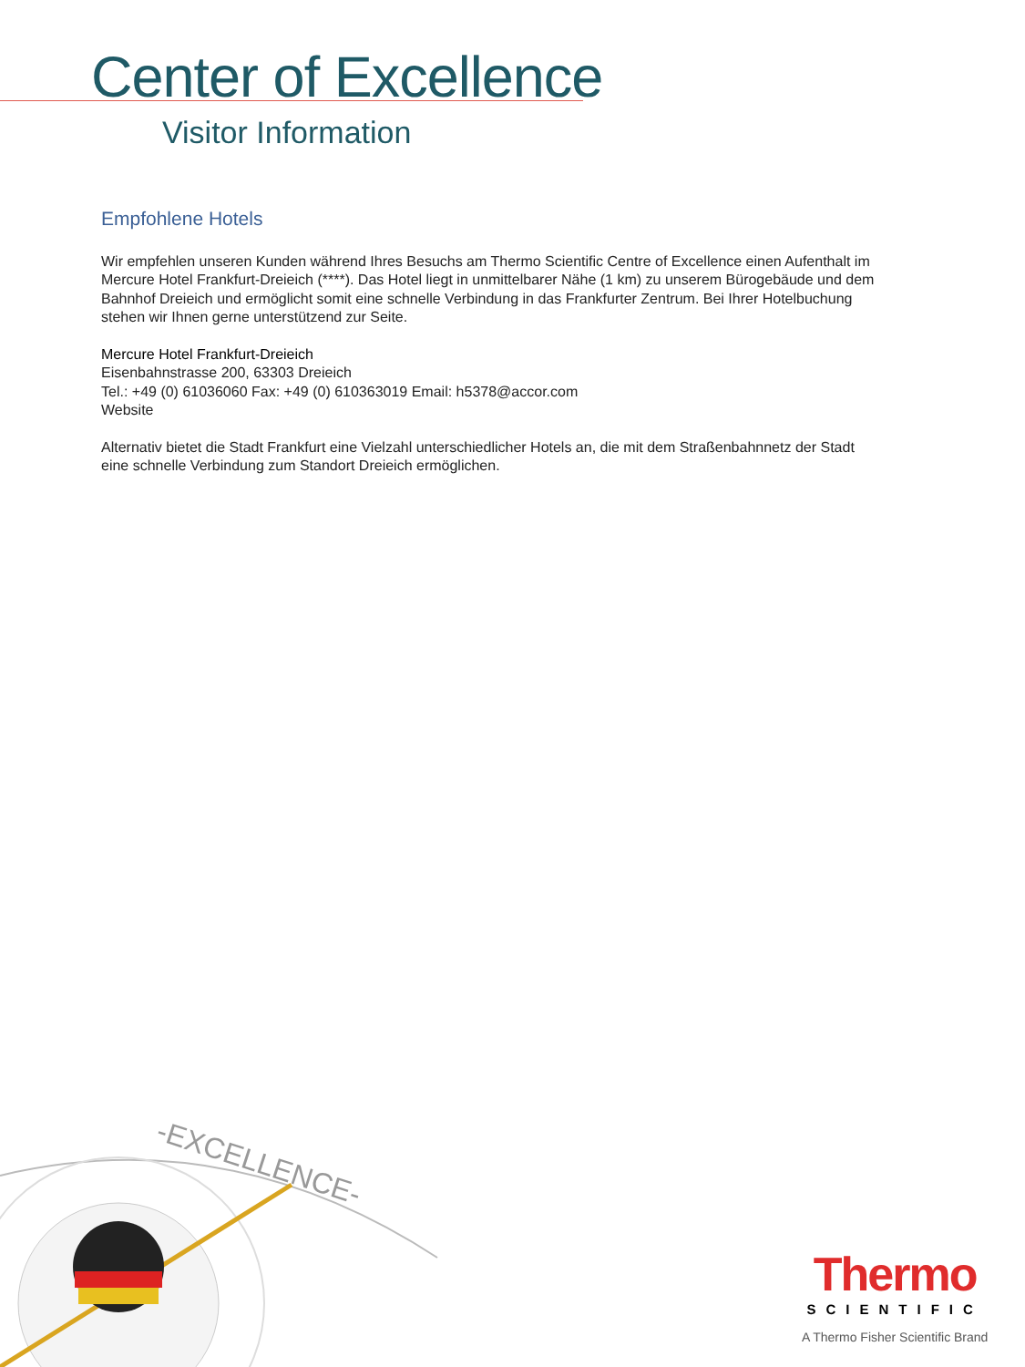Center of Excellence
Visitor Information
Empfohlene Hotels
Wir empfehlen unseren Kunden während Ihres Besuchs am Thermo Scientific Centre of Excellence einen Aufenthalt im Mercure Hotel Frankfurt-Dreieich (****). Das Hotel liegt in unmittelbarer Nähe (1 km) zu unserem Bürogebäude und dem Bahnhof Dreieich und ermöglicht somit eine schnelle Verbindung in das Frankfurter Zentrum. Bei Ihrer Hotelbuchung stehen wir Ihnen gerne unterstützend zur Seite.
Mercure Hotel Frankfurt-Dreieich
Eisenbahnstrasse 200, 63303 Dreieich
Tel.: +49 (0) 61036060 Fax: +49 (0) 610363019 Email: h5378@accor.com
Website
Alternativ bietet die Stadt Frankfurt eine Vielzahl unterschiedlicher Hotels an, die mit dem Straßenbahnnetz der Stadt eine schnelle Verbindung zum Standort Dreieich ermöglichen.
-EXCELLENCE-
Thermo
SCIENTIFIC
A Thermo Fisher Scientific Brand